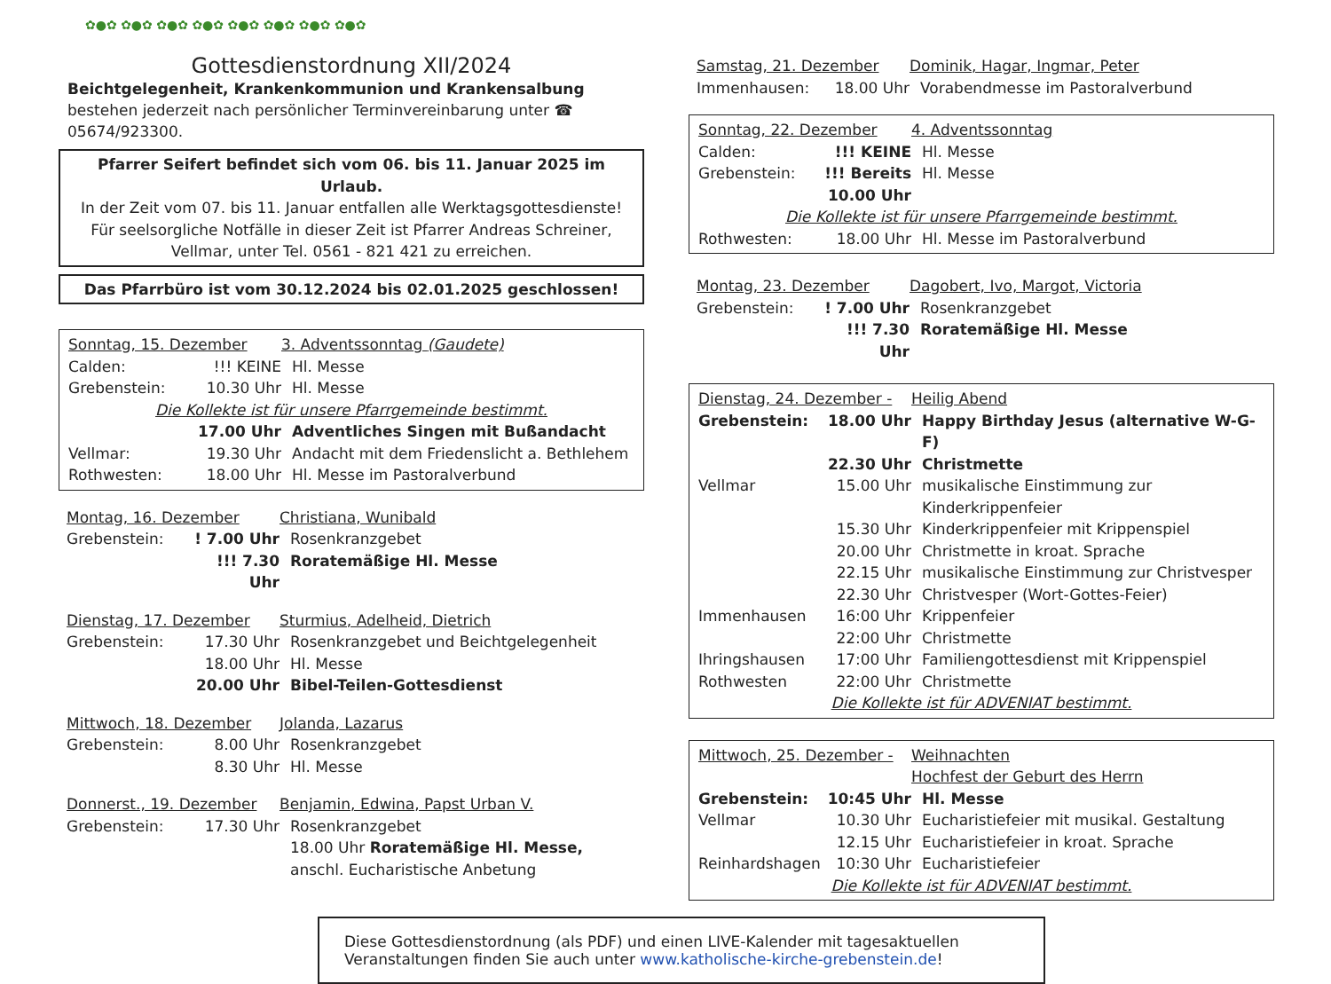✿●✿ ✿●✿ ✿●✿ ✿●✿ ✿●✿ ✿●✿ ✿●✿ ✿●✿
Gottesdienstordnung XII/2024
Beichtgelegenheit, Krankenkommunion und Krankensalbung bestehen jederzeit nach persönlicher Terminvereinbarung unter ☎ 05674/923300.
Pfarrer Seifert befindet sich vom 06. bis 11. Januar 2025 im Urlaub.
In der Zeit vom 07. bis 11. Januar entfallen alle Werktagsgottesdienste!
Für seelsorgliche Notfälle in dieser Zeit ist Pfarrer Andreas Schreiner,
Vellmar, unter Tel. 0561 - 821 421 zu erreichen.
Das Pfarrbüro ist vom 30.12.2024 bis 02.01.2025 geschlossen!
Sonntag, 15. Dezember 3. Adventssonntag (Gaudete)
Calden:!!! KEINE Hl. Messe
Grebenstein: 10.30 Uhr Hl. Messe
Die Kollekte ist für unsere Pfarrgemeinde bestimmt.
17.00 Uhr Adventliches Singen mit Bußandacht
Vellmar: 19.30 Uhr Andacht mit dem Friedenslicht a. Bethlehem
Rothwesten: 18.00 Uhr Hl. Messe im Pastoralverbund
Montag, 16. Dezember Christiana, Wunibald
Grebenstein:! 7.00 Uhr Rosenkranzgebet
!!! 7.30 Uhr Roratemäßige Hl. Messe
Dienstag, 17. Dezember Sturmius, Adelheid, Dietrich
Grebenstein: 17.30 Uhr Rosenkranzgebet und Beichtgelegenheit
18.00 Uhr Hl. Messe
20.00 Uhr Bibel-Teilen-Gottesdienst
Mittwoch, 18. Dezember Jolanda, Lazarus
Grebenstein: 8.00 Uhr Rosenkranzgebet
8.30 Uhr Hl. Messe
Donnerst., 19. Dezember Benjamin, Edwina, Papst Urban V.
Grebenstein: 17.30 Uhr Rosenkranzgebet
18.00 Uhr Roratemäßige Hl. Messe,
anschl. Eucharistische Anbetung
Samstag, 21. Dezember Dominik, Hagar, Ingmar, Peter
Immenhausen: 18.00 Uhr Vorabendmesse im Pastoralverbund
Sonntag, 22. Dezember 4. Adventssonntag
Calden:!!! KEINE Hl. Messe
Grebenstein:!!! Bereits 10.00 Uhr Hl. Messe
Die Kollekte ist für unsere Pfarrgemeinde bestimmt.
Rothwesten: 18.00 Uhr Hl. Messe im Pastoralverbund
Montag, 23. Dezember Dagobert, Ivo, Margot, Victoria
Grebenstein:! 7.00 Uhr Rosenkranzgebet
!!! 7.30 Uhr Roratemäßige Hl. Messe
Dienstag, 24. Dezember - Heilig Abend
Grebenstein: 18.00 Uhr Happy Birthday Jesus (alternative W-G-F)
22.30 Uhr Christmette
Vellmar 15.00 Uhr musikalische Einstimmung zur Kinderkrippenfeier
15.30 Uhr Kinderkrippenfeier mit Krippenspiel
20.00 Uhr Christmette in kroat. Sprache
22.15 Uhr musikalische Einstimmung zur Christvesper
22.30 Uhr Christvesper (Wort-Gottes-Feier)
Immenhausen 16:00 Uhr Krippenfeier
22:00 Uhr Christmette
Ihringshausen 17:00 Uhr Familiengottesdienst mit Krippenspiel
Rothwesten 22:00 Uhr Christmette
Die Kollekte ist für ADVENIAT bestimmt.
Mittwoch, 25. Dezember - Weihnachten
Hochfest der Geburt des Herrn
Grebenstein: 10:45 Uhr Hl. Messe
Vellmar 10.30 Uhr Eucharistiefeier mit musikal. Gestaltung
12.15 Uhr Eucharistiefeier in kroat. Sprache
Reinhardshagen 10:30 Uhr Eucharistiefeier
Die Kollekte ist für ADVENIAT bestimmt.
Diese Gottesdienstordnung (als PDF) und einen LIVE-Kalender mit tagesaktuellen
Veranstaltungen finden Sie auch unter www.katholische-kirche-grebenstein.de!